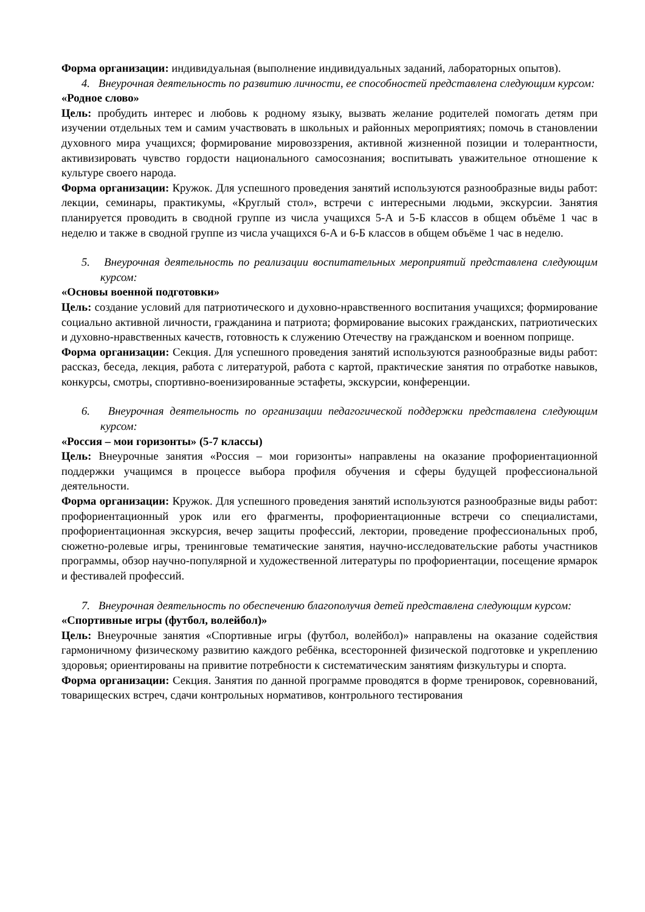Форма организации: индивидуальная (выполнение индивидуальных заданий, лабораторных опытов).
4. Внеурочная деятельность по развитию личности, ее способностей представлена следующим курсом:
«Родное слово»
Цель: пробудить интерес и любовь к родному языку, вызвать желание родителей помогать детям при изучении отдельных тем и самим участвовать в школьных и районных мероприятиях; помочь в становлении духовного мира учащихся; формирование мировоззрения, активной жизненной позиции и толерантности, активизировать чувство гордости национального самосознания; воспитывать уважительное отношение к культуре своего народа.
Форма организации: Кружок. Для успешного проведения занятий используются разнообразные виды работ: лекции, семинары, практикумы, «Круглый стол», встречи с интересными людьми, экскурсии. Занятия планируется проводить в сводной группе из числа учащихся 5-А и 5-Б классов в общем объёме 1 час в неделю и также в сводной группе из числа учащихся 6-А и 6-Б классов в общем объёме 1 час в неделю.
5. Внеурочная деятельность по реализации воспитательных мероприятий представлена следующим курсом:
«Основы военной подготовки»
Цель: создание условий для патриотического и духовно-нравственного воспитания учащихся; формирование социально активной личности, гражданина и патриота; формирование высоких гражданских, патриотических и духовно-нравственных качеств, готовность к служению Отечеству на гражданском и военном поприще.
Форма организации: Секция. Для успешного проведения занятий используются разнообразные виды работ: рассказ, беседа, лекция, работа с литературой, работа с картой, практические занятия по отработке навыков, конкурсы, смотры, спортивно-военизированные эстафеты, экскурсии, конференции.
6. Внеурочная деятельность по организации педагогической поддержки представлена следующим курсом:
«Россия – мои горизонты» (5-7 классы)
Цель: Внеурочные занятия «Россия – мои горизонты» направлены на оказание профориентационной поддержки учащимся в процессе выбора профиля обучения и сферы будущей профессиональной деятельности.
Форма организации: Кружок. Для успешного проведения занятий используются разнообразные виды работ: профориентационный урок или его фрагменты, профориентационные встречи со специалистами, профориентационная экскурсия, вечер защиты профессий, лектории, проведение профессиональных проб, сюжетно-ролевые игры, тренинговые тематические занятия, научно-исследовательские работы участников программы, обзор научно-популярной и художественной литературы по профориентации, посещение ярмарок и фестивалей профессий.
7. Внеурочная деятельность по обеспечению благополучия детей представлена следующим курсом:
«Спортивные игры (футбол, волейбол)»
Цель: Внеурочные занятия «Спортивные игры (футбол, волейбол)» направлены на оказание содействия гармоничному физическому развитию каждого ребёнка, всесторонней физической подготовке и укреплению здоровья; ориентированы на привитие потребности к систематическим занятиям физкультуры и спорта.
Форма организации: Секция. Занятия по данной программе проводятся в форме тренировок, соревнований, товарищеских встреч, сдачи контрольных нормативов, контрольного тестирования